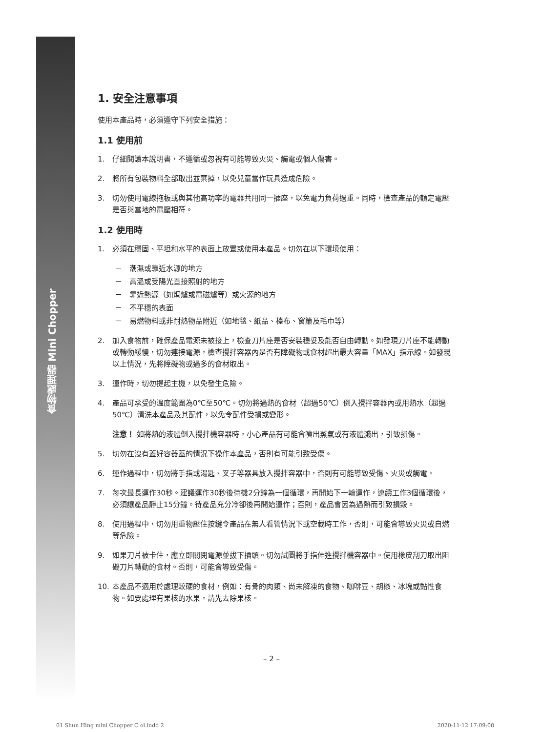食物處理器 Mini Chopper
1. 安全注意事項
使用本產品時，必須遵守下列安全措施：
1.1 使用前
1. 仔細閱讀本說明書，不遵循或忽視有可能導致火災、觸電或個人傷害。
2. 將所有包裝物料全部取出並棄掉，以免兒童當作玩具造成危險。
3. 切勿使用電線拖板或與其他高功率的電器共用同一插座，以免電力負荷過重。同時，檢查產品的額定電壓是否與當地的電壓相符。
1.2 使用時
1. 必須在穩固、平坦和水平的表面上放置或使用本產品。切勿在以下環境使用：
－　潮濕或靠近水源的地方
－　高溫或受陽光直接照射的地方
－　靠近熱源（如焗爐或電磁爐等）或火源的地方
－　不平穩的表面
－　易燃物料或非耐熱物品附近（如地毯、紙品、檯布、窗簾及毛巾等）
2. 加入食物前，確保產品電源未被接上，檢查刀片座是否安裝穩妥及能否自由轉動。如發現刀片座不能轉動或轉動緩慢，切勿連接電源，檢查攪拌容器內是否有障礙物或食材超出最大容量「MAX」指示線。如發現以上情況，先將障礙物或過多的食材取出。
3. 運作時，切勿提起主機，以免發生危險。
4. 產品可承受的溫度範圍為0℃至50℃。切勿將過熱的食材（超過50℃）倒入攪拌容器內或用熱水（超過50℃）清洗本產品及其配件，以免令配件受損或變形。
注意！ 如將熱的液體倒入攪拌機容器時，小心產品有可能會噴出蒸氣或有液體濺出，引致損傷。
5. 切勿在沒有蓋好容器蓋的情況下操作本產品，否則有可能引致受傷。
6. 運作過程中，切勿將手指或湯匙、叉子等器具放入攪拌容器中，否則有可能導致受傷、火災或觸電。
7. 每次最長運作30秒。建議運作30秒後待機2分鐘為一個循環，再開始下一輪運作，連續工作3個循環後，必須讓產品靜止15分鐘。待產品充分冷卻後再開始運作；否則，產品會因為過熱而引致損毀。
8. 使用過程中，切勿用重物壓住按鍵令產品在無人看管情況下或空載時工作，否則，可能會導致火災或自燃等危險。
9. 如果刀片被卡住，應立即關閉電源並拔下插頭。切勿試圖將手指伸進攪拌機容器中。使用橡皮刮刀取出阻礙刀片轉動的食材。否則，可能會導致受傷。
10. 本產品不適用於處理較硬的食材，例如：有骨的肉類、尚未解凍的食物、咖啡豆、胡椒、冰塊或黏性食物。如要處理有果核的水果，請先去除果核。
– 2 –
01 Shun Hing mini Chopper C ol.indd 2
2020-11-12 17:09:08